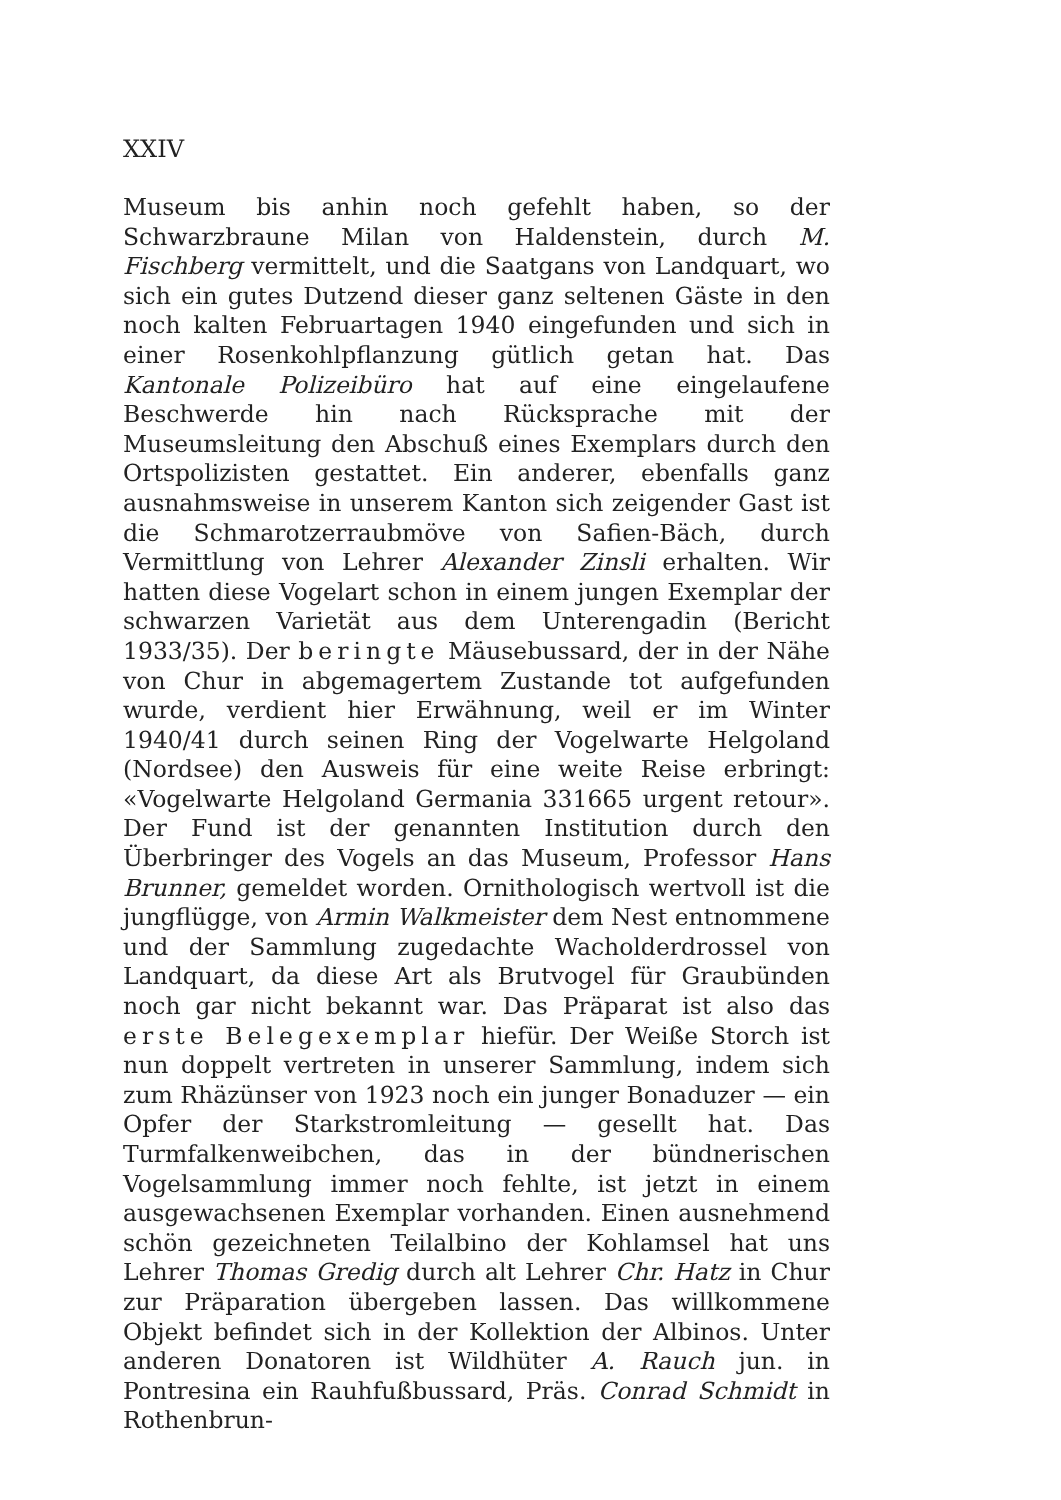XXIV
Museum bis anhin noch gefehlt haben, so der Schwarzbraune Milan von Haldenstein, durch M. Fischberg vermittelt, und die Saatgans von Landquart, wo sich ein gutes Dutzend dieser ganz seltenen Gäste in den noch kalten Februartagen 1940 eingefunden und sich in einer Rosenkohlpflanzung gütlich getan hat. Das Kantonale Polizeibüro hat auf eine eingelaufene Beschwerde hin nach Rücksprache mit der Museumsleitung den Abschuß eines Exemplars durch den Ortspolizisten gestattet. Ein anderer, ebenfalls ganz ausnahmsweise in unserem Kanton sich zeigender Gast ist die Schmarotzerraubmöve von Safien-Bäch, durch Vermittlung von Lehrer Alexander Zinsli erhalten. Wir hatten diese Vogelart schon in einem jungen Exemplar der schwarzen Varietät aus dem Unterengadin (Bericht 1933/35). Der beringte Mäusebussard, der in der Nähe von Chur in abgemagertem Zustande tot aufgefunden wurde, verdient hier Erwähnung, weil er im Winter 1940/41 durch seinen Ring der Vogelwarte Helgoland (Nordsee) den Ausweis für eine weite Reise erbringt: «Vogelwarte Helgoland Germania 331665 urgent retour». Der Fund ist der genannten Institution durch den Überbringer des Vogels an das Museum, Professor Hans Brunner, gemeldet worden. Ornithologisch wertvoll ist die jungflügge, von Armin Walkmeister dem Nest entnommene und der Sammlung zugedachte Wacholderdrossel von Landquart, da diese Art als Brutvogel für Graubünden noch gar nicht bekannt war. Das Präparat ist also das erste Belegexemplar hiefür. Der Weiße Storch ist nun doppelt vertreten in unserer Sammlung, indem sich zum Rhäzünser von 1923 noch ein junger Bonaduzer — ein Opfer der Starkstromleitung — gesellt hat. Das Turmfalkenweibchen, das in der bündnerischen Vogelsammlung immer noch fehlte, ist jetzt in einem ausgewachsenen Exemplar vorhanden. Einen ausnehmend schön gezeichneten Teilalbino der Kohlamsel hat uns Lehrer Thomas Gredig durch alt Lehrer Chr. Hatz in Chur zur Präparation übergeben lassen. Das willkommene Objekt befindet sich in der Kollektion der Albinos. Unter anderen Donatoren ist Wildhüter A. Rauch jun. in Pontresina ein Rauhfußbussard, Präs. Conrad Schmidt in Rothenbrun-